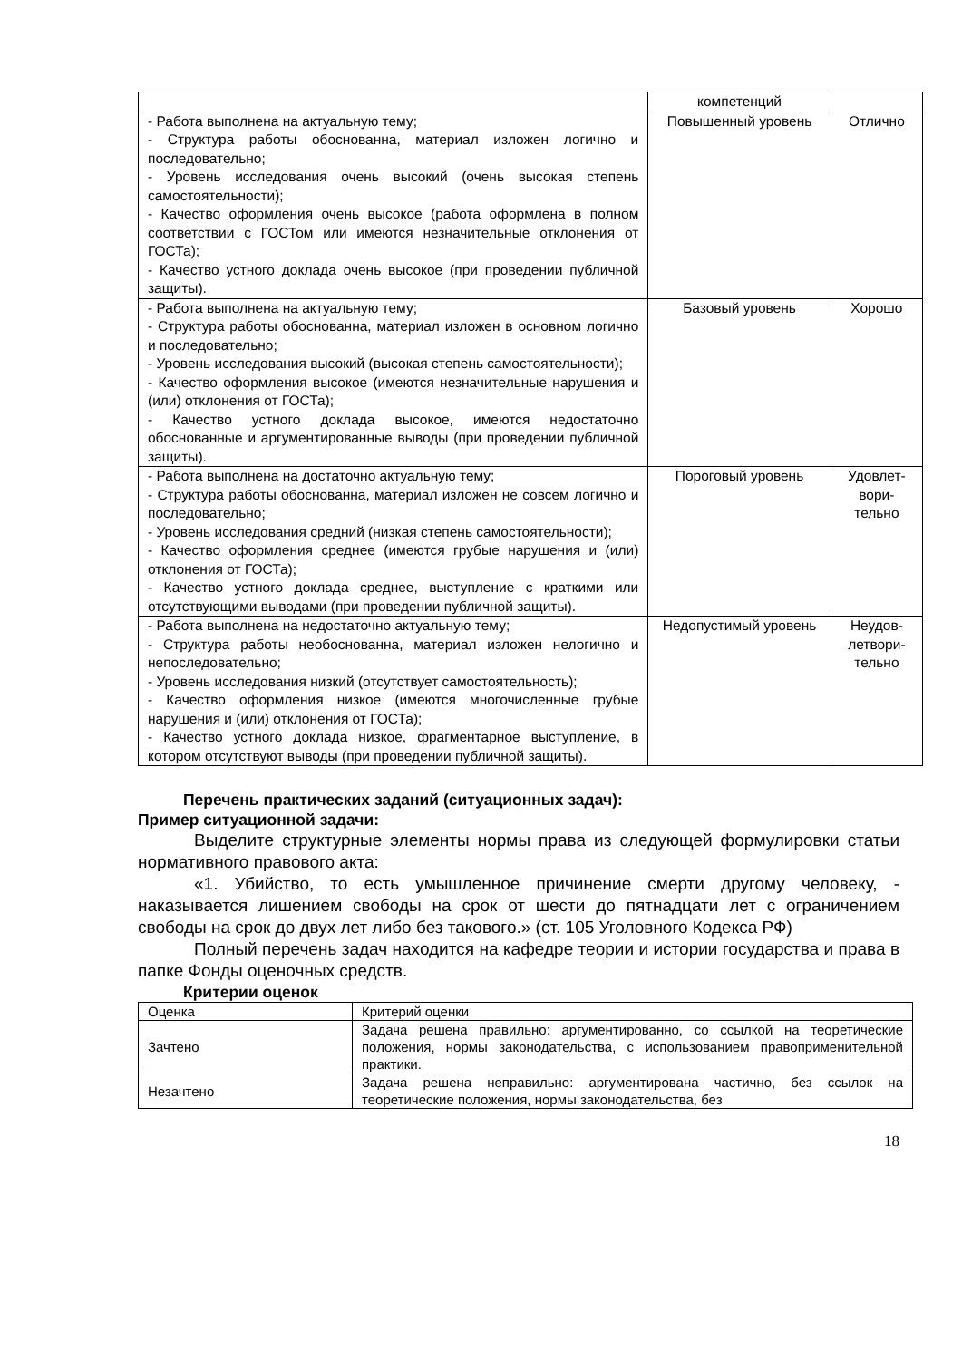| | компетенций | |
| - Работа выполнена на актуальную тему; - Структура работы обоснованна, материал изложен логично и последовательно; - Уровень исследования очень высокий (очень высокая степень самостоятельности); - Качество оформления очень высокое (работа оформлена в полном соответствии с ГОСТом или имеются незначительные отклонения от ГОСТа); - Качество устного доклада очень высокое (при проведении публичной защиты). | Повышенный уровень | Отлично |
| - Работа выполнена на актуальную тему; - Структура работы обоснованна, материал изложен в основном логично и последовательно; - Уровень исследования высокий (высокая степень самостоятельности); - Качество оформления высокое (имеются незначительные нарушения и (или) отклонения от ГОСТа); - Качество устного доклада высокое, имеются недостаточно обоснованные и аргументированные выводы (при проведении публичной защиты). | Базовый уровень | Хорошо |
| - Работа выполнена на достаточно актуальную тему; - Структура работы обоснованна, материал изложен не совсем логично и последовательно; - Уровень исследования средний (низкая степень самостоятельности); - Качество оформления среднее (имеются грубые нарушения и (или) отклонения от ГОСТа); - Качество устного доклада среднее, выступление с краткими или отсутствующими выводами (при проведении публичной защиты). | Пороговый уровень | Удовлет- вори- тельно |
| - Работа выполнена на недостаточно актуальную тему; - Структура работы необоснованна, материал изложен нелогично и непоследовательно; - Уровень исследования низкий (отсутствует самостоятельность); - Качество оформления низкое (имеются многочисленные грубые нарушения и (или) отклонения от ГОСТа); - Качество устного доклада низкое, фрагментарное выступление, в котором отсутствуют выводы (при проведении публичной защиты). | Недопустимый уровень | Неудов- летвори- тельно |
Перечень практических заданий (ситуационных задач):
Пример ситуационной задачи:
Выделите структурные элементы нормы права из следующей формулировки статьи нормативного правового акта:
«1. Убийство, то есть умышленное причинение смерти другому человеку, - наказывается лишением свободы на срок от шести до пятнадцати лет с ограничением свободы на срок до двух лет либо без такового.» (ст. 105 Уголовного Кодекса РФ)
Полный перечень задач находится на кафедре теории и истории государства и права в папке Фонды оценочных средств.
Критерии оценок
| Оценка | Критерий оценки |
| Зачтено | Задача решена правильно: аргументированно, со ссылкой на теоретические положения, нормы законодательства, с использованием правоприменительной практики. |
| Незачтено | Задача решена неправильно: аргументирована частично, без ссылок на теоретические положения, нормы законодательства, без |
18